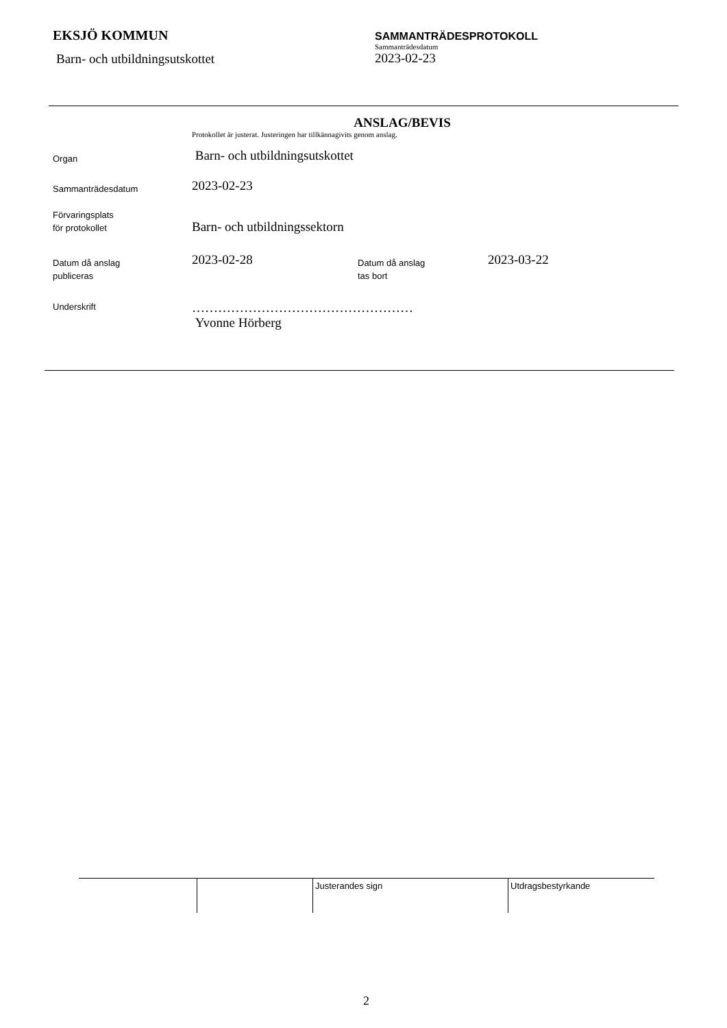EKSJÖ KOMMUN
Barn- och utbildningsutskottet
SAMMANTRÄDESPROTOKOLL
Sammanträdesdatum
2023-02-23
ANSLAG/BEVIS
Protokollet är justerat. Justeringen har tillkännagivits genom anslag.
| Organ | Barn- och utbildningsutskottet | | |
| Sammanträdesdatum | 2023-02-23 | | |
| Förvaringsplats för protokollet | Barn- och utbildningssektorn | | |
| Datum då anslag publiceras | 2023-02-28 | Datum då anslag tas bort | 2023-03-22 |
| Underskrift | …………………………………………… Yvonne Hörberg | | |
| | | Justerandes sign | Utdragsbestyrkande |
2